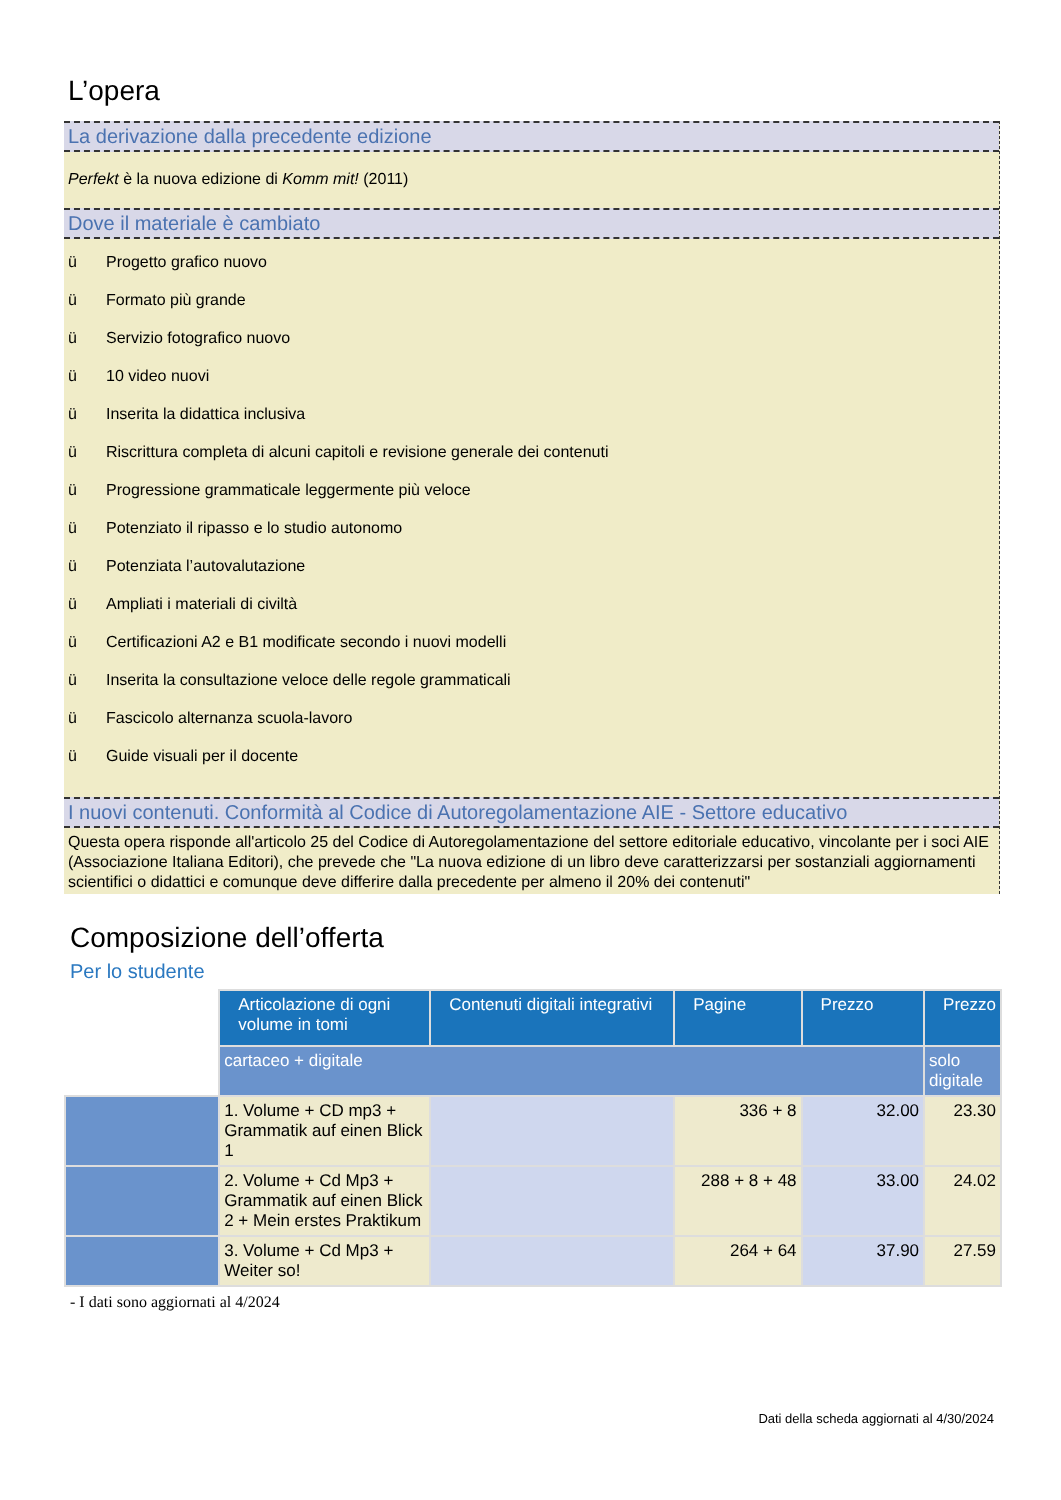L’opera
La derivazione dalla precedente edizione
Perfekt è la nuova edizione di Komm mit! (2011)
Dove il materiale è cambiato
ü Progetto grafico nuovo
ü Formato più grande
ü Servizio fotografico nuovo
ü 10 video nuovi
ü Inserita la didattica inclusiva
ü Riscrittura completa di alcuni capitoli e revisione generale dei contenuti
ü Progressione grammaticale leggermente più veloce
ü Potenziato il ripasso e lo studio autonomo
ü Potenziata l’autovalutazione
ü Ampliati i materiali di civiltà
ü Certificazioni A2 e B1 modificate secondo i nuovi modelli
ü Inserita la consultazione veloce delle regole grammaticali
ü Fascicolo alternanza scuola-lavoro
ü Guide visuali per il docente
I nuovi contenuti. Conformità al Codice di Autoregolamentazione AIE - Settore educativo
Questa opera risponde all'articolo 25 del Codice di Autoregolamentazione del settore editoriale educativo, vincolante per i soci AIE (Associazione Italiana Editori), che prevede che "La nuova edizione di un libro deve caratterizzarsi per sostanziali aggiornamenti scientifici o didattici e comunque deve differire dalla precedente per almeno il 20% dei contenuti"
Composizione dell’offerta
Per lo studente
| | Articolazione di ogni volume in tomi | Contenuti digitali integrativi | Pagine | Prezzo | Prezzo |
| | cartaceo + digitale | | | | solo digitale |
| | 1. Volume + CD mp3 + Grammatik auf einen Blick 1 | | 336 + 8 | 32.00 | 23.30 |
| | 2. Volume + Cd Mp3 + Grammatik auf einen Blick 2 + Mein erstes Praktikum | | 288 + 8 + 48 | 33.00 | 24.02 |
| | 3. Volume + Cd Mp3 + Weiter so! | | 264 + 64 | 37.90 | 27.59 |
- I dati sono aggiornati al 4/2024
Dati della scheda aggiornati al 4/30/2024